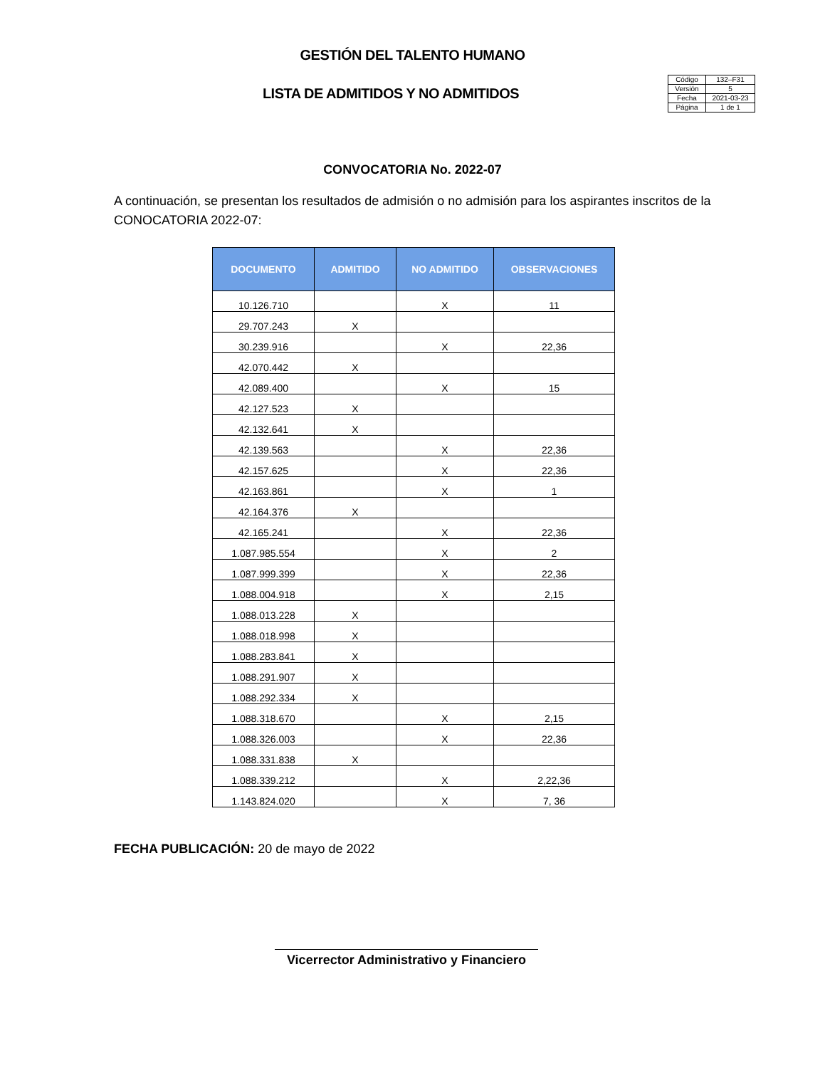GESTIÓN DEL TALENTO HUMANO
LISTA DE ADMITIDOS Y NO ADMITIDOS
| Código | 132–F31 |
| Versión | 5 |
| Fecha | 2021-03-23 |
| Página | 1 de 1 |
CONVOCATORIA No. 2022-07
A continuación, se presentan los resultados de admisión o no admisión para los aspirantes inscritos de la CONOCATORIA 2022-07:
| DOCUMENTO | ADMITIDO | NO ADMITIDO | OBSERVACIONES |
| --- | --- | --- | --- |
| 10.126.710 | | X | 11 |
| 29.707.243 | X | | |
| 30.239.916 | | X | 22,36 |
| 42.070.442 | X | | |
| 42.089.400 | | X | 15 |
| 42.127.523 | X | | |
| 42.132.641 | X | | |
| 42.139.563 | | X | 22,36 |
| 42.157.625 | | X | 22,36 |
| 42.163.861 | | X | 1 |
| 42.164.376 | X | | |
| 42.165.241 | | X | 22,36 |
| 1.087.985.554 | | X | 2 |
| 1.087.999.399 | | X | 22,36 |
| 1.088.004.918 | | X | 2,15 |
| 1.088.013.228 | X | | |
| 1.088.018.998 | X | | |
| 1.088.283.841 | X | | |
| 1.088.291.907 | X | | |
| 1.088.292.334 | X | | |
| 1.088.318.670 | | X | 2,15 |
| 1.088.326.003 | | X | 22,36 |
| 1.088.331.838 | X | | |
| 1.088.339.212 | | X | 2,22,36 |
| 1.143.824.020 | | X | 7, 36 |
FECHA PUBLICACIÓN: 20 de mayo de 2022
Vicerrector Administrativo y Financiero